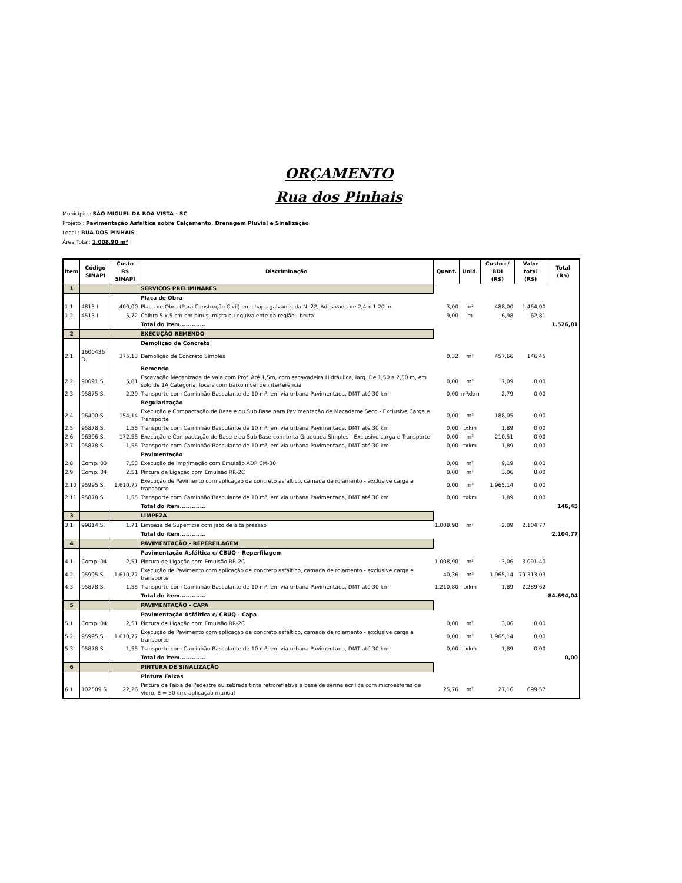ORÇAMENTO
Rua dos Pinhais
Município : SÃO MIGUEL DA BOA VISTA - SC
Projeto : Pavimentação Asfaltica sobre Calçamento, Drenagem Pluvial e Sinalização
Local : RUA DOS PINHAIS
Área Total: 1.008,90 m²
| Item | Código SINAPI | Custo R$ SINAPI | Discriminação | Quant. | Unid. | Custo c/ BDI (R$) | Valor total (R$) | Total (R$) |
| --- | --- | --- | --- | --- | --- | --- | --- | --- |
| 1 | | | SERVIÇOS PRELIMINARES | | | | | |
| | | | Placa de Obra | | | | | |
| 1.1 | 4813 I | 400,00 | Placa de Obra (Para Construção Civil) em chapa galvanizada N. 22, Adesivada de 2,4 x 1,20 m | 3,00 | m² | 488,00 | 1.464,00 | |
| 1.2 | 4513 I | 5,72 | Caibro 5 x 5 cm em pinus, mista ou equivalente da região - bruta | 9,00 | m | 6,98 | 62,81 | |
| | | | Total do item............. | | | | | 1.526,81 |
| 2 | | | EXECUÇÃO REMENDO | | | | | |
| | | | Demolição de Concreto | | | | | |
| 2.1 | 1600436 D. | 375,13 | Demolição de Concreto Simples | 0,32 | m³ | 457,66 | 146,45 | |
| | | | Remendo | | | | | |
| 2.2 | 90091 S. | 5,81 | Escavação Mecanizada de Vala com Prof. Até 1,5m, com escavadeira Hidráulica, larg. De 1,50 a 2,50 m, em solo de 1A Categoria, locais com baixo nível de interferência | 0,00 | m³ | 7,09 | 0,00 | |
| 2.3 | 95875 S. | 2,29 | Transporte com Caminhão Basculante de 10 m³, em via urbana Pavimentada, DMT até 30 km | 0,00 | m³xkm | 2,79 | 0,00 | |
| | | | Regularização | | | | | |
| 2.4 | 96400 S. | 154,14 | Execução e Compactação de Base e ou Sub Base para Pavimentação de Macadame Seco - Exclusive Carga e Transporte | 0,00 | m³ | 188,05 | 0,00 | |
| 2.5 | 95878 S. | 1,55 | Transporte com Caminhão Basculante de 10 m³, em via urbana Pavimentada, DMT até 30 km | 0,00 | txkm | 1,89 | 0,00 | |
| 2.6 | 96396 S. | 172,55 | Execução e Compactação de Base e ou Sub Base com brita Graduada Simples - Exclusive carga e Transporte | 0,00 | m³ | 210,51 | 0,00 | |
| 2.7 | 95878 S. | 1,55 | Transporte com Caminhão Basculante de 10 m³, em via urbana Pavimentada, DMT até 30 km | 0,00 | txkm | 1,89 | 0,00 | |
| | | | Pavimentação | | | | | |
| 2.8 | Comp. 03 | 7,53 | Execução de Imprimação com Emulsão ADP CM-30 | 0,00 | m² | 9,19 | 0,00 | |
| 2.9 | Comp. 04 | 2,51 | Pintura de Ligação com Emulsão RR-2C | 0,00 | m² | 3,06 | 0,00 | |
| 2.10 | 95995 S. | 1.610,77 | Execução de Pavimento com aplicação de concreto asfáltico, camada de rolamento - exclusive carga e transporte | 0,00 | m³ | 1.965,14 | 0,00 | |
| 2.11 | 95878 S. | 1,55 | Transporte com Caminhão Basculante de 10 m³, em via urbana Pavimentada, DMT até 30 km | 0,00 | txkm | 1,89 | 0,00 | |
| | | | Total do item............. | | | | | 146,45 |
| 3 | | | LIMPEZA | | | | | |
| 3.1 | 99814 S. | 1,71 | Limpeza de Superfície com jato de alta pressão | 1.008,90 | m² | 2,09 | 2.104,77 | |
| | | | Total do item............. | | | | | 2.104,77 |
| 4 | | | PAVIMENTAÇÃO - REPERFILAGEM | | | | | |
| | | | Pavimentação Asfáltica c/ CBUQ - Reperfilagem | | | | | |
| 4.1 | Comp. 04 | 2,51 | Pintura de Ligação com Emulsão RR-2C | 1.008,90 | m² | 3,06 | 3.091,40 | |
| 4.2 | 95995 S. | 1.610,77 | Execução de Pavimento com aplicação de concreto asfáltico, camada de rolamento - exclusive carga e transporte | 40,36 | m³ | 1.965,14 | 79.313,03 | |
| 4.3 | 95878 S. | 1,55 | Transporte com Caminhão Basculante de 10 m³, em via urbana Pavimentada, DMT até 30 km | 1.210,80 | txkm | 1,89 | 2.289,62 | |
| | | | Total do item............. | | | | | 84.694,04 |
| 5 | | | PAVIMENTAÇÃO - CAPA | | | | | |
| | | | Pavimentação Asfáltica c/ CBUQ - Capa | | | | | |
| 5.1 | Comp. 04 | 2,51 | Pintura de Ligação com Emulsão RR-2C | 0,00 | m² | 3,06 | 0,00 | |
| 5.2 | 95995 S. | 1.610,77 | Execução de Pavimento com aplicação de concreto asfáltico, camada de rolamento - exclusive carga e transporte | 0,00 | m³ | 1.965,14 | 0,00 | |
| 5.3 | 95878 S. | 1,55 | Transporte com Caminhão Basculante de 10 m³, em via urbana Pavimentada, DMT até 30 km | 0,00 | txkm | 1,89 | 0,00 | |
| | | | Total do item............. | | | | | 0,00 |
| 6 | | | PINTURA DE SINALIZAÇÃO | | | | | |
| | | | Pintura Faixas | | | | | |
| 6.1 | 102509 S. | 22,26 | Pintura de Faixa de Pedestre ou zebrada tinta retrorefletiva a base de serina acrilica com microesferas de vidro, E = 30 cm, aplicação manual | 25,76 | m² | 27,16 | 699,57 | |